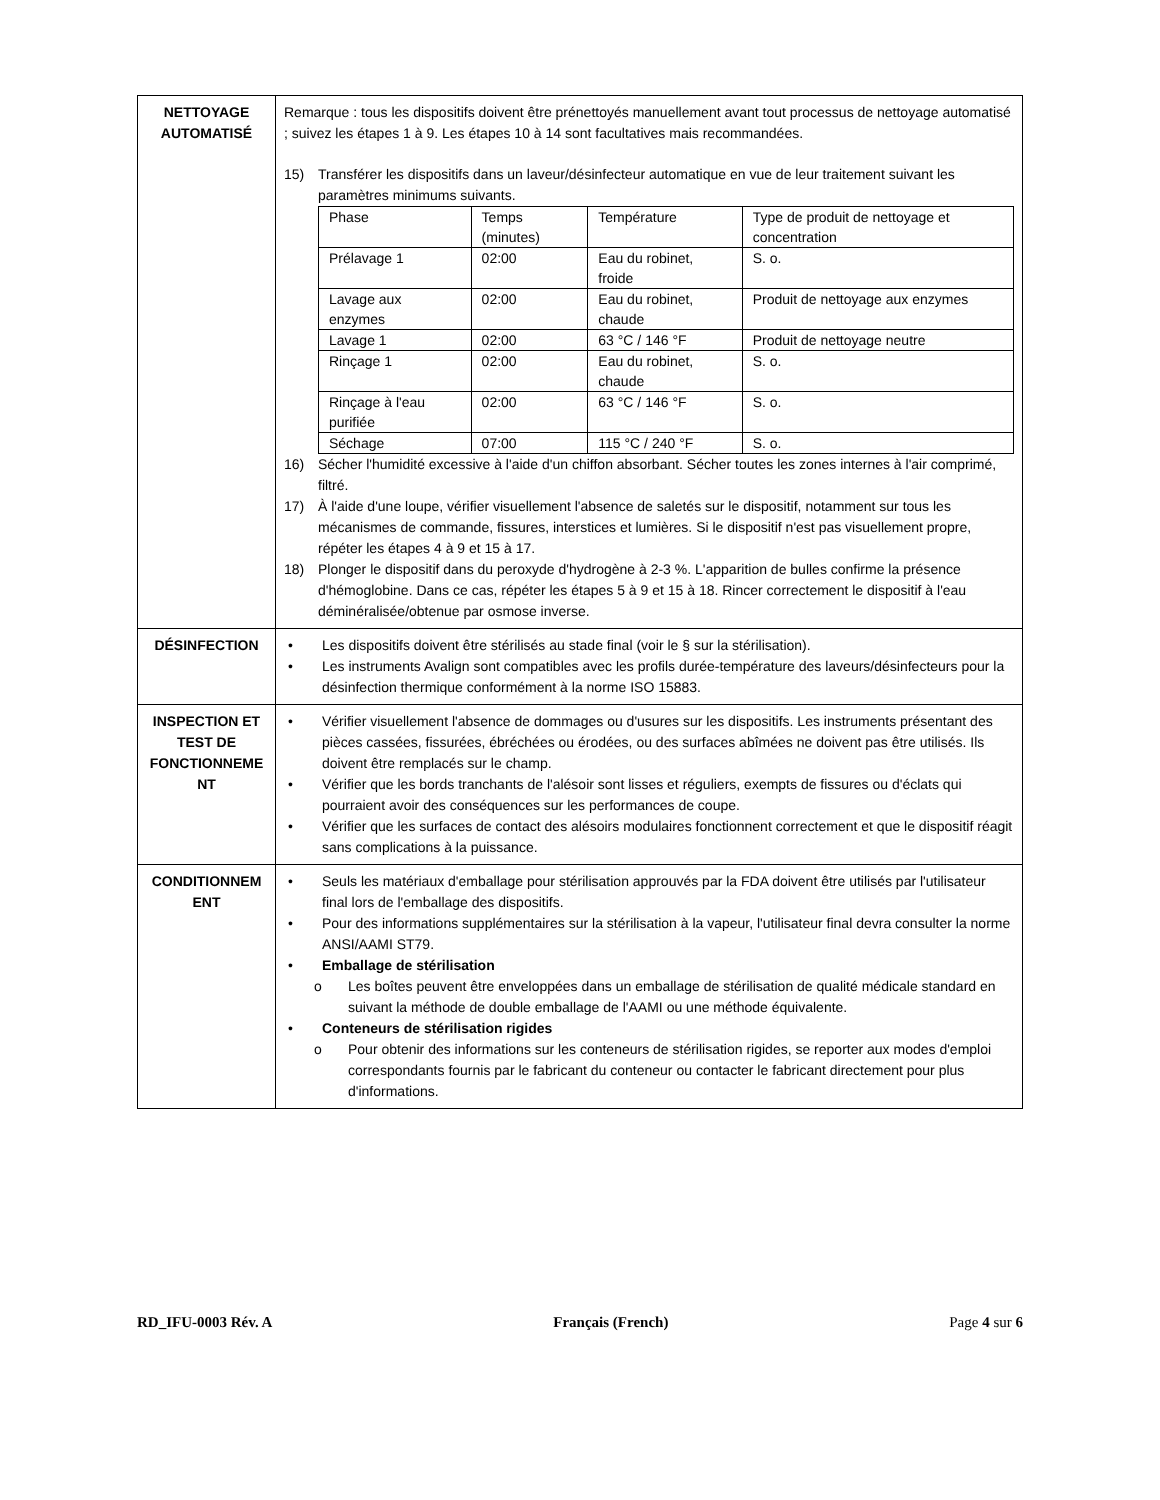| NETTOYAGE AUTOMATISÉ | Remarque : tous les dispositifs doivent être prénettoyés manuellement avant tout processus de nettoyage automatisé ; suivez les étapes 1 à 9. Les étapes 10 à 14 sont facultatives mais recommandées. 15) Transférer les dispositifs dans un laveur/désinfecteur automatique en vue de leur traitement suivant les paramètres minimums suivants. / Phase / Temps (minutes) / Température / Type de produit de nettoyage et concentration / / Prélavage 1 / 02:00 / Eau du robinet, froide / S. o. / / Lavage aux enzymes / 02:00 / Eau du robinet, chaude / Produit de nettoyage aux enzymes / / Lavage 1 / 02:00 / 63 °C / 146 °F / Produit de nettoyage neutre / / Rinçage 1 / 02:00 / Eau du robinet, chaude / S. o. / / Rinçage à l'eau purifiée / 02:00 / 63 °C / 146 °F / S. o. / / Séchage / 07:00 / 115 °C / 240 °F / S. o. / 16) Sécher l'humidité excessive à l'aide d'un chiffon absorbant. Sécher toutes les zones internes à l'air comprimé, filtré. 17) À l'aide d'une loupe, vérifier visuellement l'absence de saletés sur le dispositif, notamment sur tous les mécanismes de commande, fissures, interstices et lumières. Si le dispositif n'est pas visuellement propre, répéter les étapes 4 à 9 et 15 à 17. 18) Plonger le dispositif dans du peroxyde d'hydrogène à 2-3 %. L'apparition de bulles confirme la présence d'hémoglobine. Dans ce cas, répéter les étapes 5 à 9 et 15 à 18. Rincer correctement le dispositif à l'eau déminéralisée/obtenue par osmose inverse. |
| DÉSINFECTION | • Les dispositifs doivent être stérilisés au stade final (voir le § sur la stérilisation). • Les instruments Avalign sont compatibles avec les profils durée-température des laveurs/désinfecteurs pour la désinfection thermique conformément à la norme ISO 15883. |
| INSPECTION ET TEST DE FONCTIONNEME NT | • Vérifier visuellement l'absence de dommages ou d'usures sur les dispositifs. Les instruments présentant des pièces cassées, fissurées, ébréchées ou érodées, ou des surfaces abîmées ne doivent pas être utilisés. Ils doivent être remplacés sur le champ. • Vérifier que les bords tranchants de l'alésoir sont lisses et réguliers, exempts de fissures ou d'éclats qui pourraient avoir des conséquences sur les performances de coupe. • Vérifier que les surfaces de contact des alésoirs modulaires fonctionnent correctement et que le dispositif réagit sans complications à la puissance. |
| CONDITIONNEM ENT | • Seuls les matériaux d'emballage pour stérilisation approuvés par la FDA doivent être utilisés par l'utilisateur final lors de l'emballage des dispositifs. • Pour des informations supplémentaires sur la stérilisation à la vapeur, l'utilisateur final devra consulter la norme ANSI/AAMI ST79. • Emballage de stérilisation o Les boîtes peuvent être enveloppées dans un emballage de stérilisation de qualité médicale standard en suivant la méthode de double emballage de l'AAMI ou une méthode équivalente. • Conteneurs de stérilisation rigides o Pour obtenir des informations sur les conteneurs de stérilisation rigides, se reporter aux modes d'emploi correspondants fournis par le fabricant du conteneur ou contacter le fabricant directement pour plus d'informations. |
RD_IFU-0003 Rév. A Français (French) Page 4 sur 6